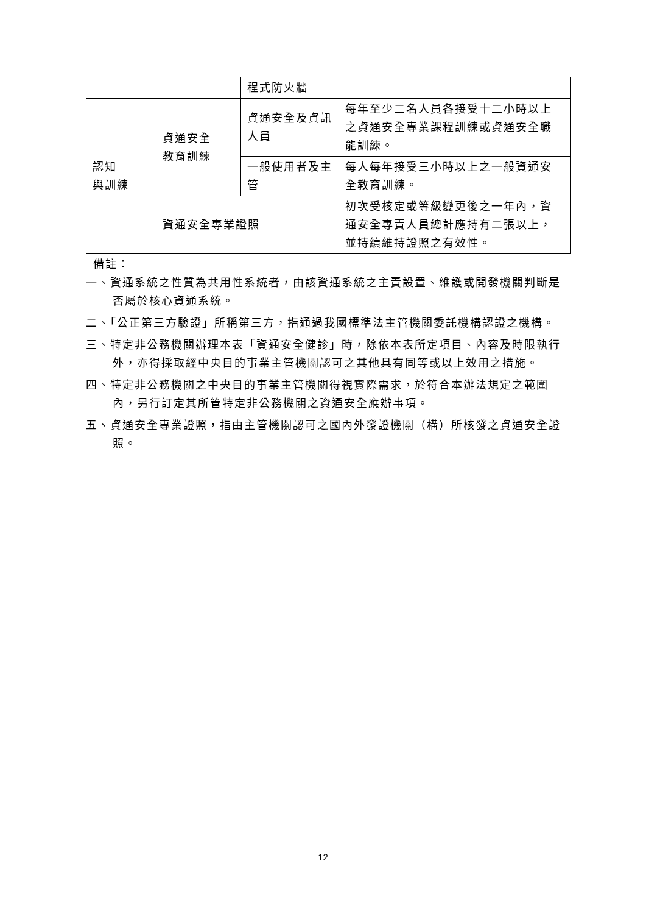| | | 程式防火牆 | |
| 認知 與訓練 | 資通安全 教育訓練 | 資通安全及資訊人員 | 每年至少二名人員各接受十二小時以上之資通安全專業課程訓練或資通安全職能訓練。 |
| | | 一般使用者及主管 | 每人每年接受三小時以上之一般資通安全教育訓練。 |
| | 資通安全專業證照 | | 初次受核定或等級變更後之一年內，資通安全專責人員總計應持有二張以上，並持續維持證照之有效性。 |
備註：
一、資通系統之性質為共用性系統者，由該資通系統之主責設置、維護或開發機關判斷是否屬於核心資通系統。
二、「公正第三方驗證」所稱第三方，指通過我國標準法主管機關委託機構認證之機構。
三、特定非公務機關辦理本表「資通安全健診」時，除依本表所定項目、內容及時限執行外，亦得採取經中央目的事業主管機關認可之其他具有同等或以上效用之措施。
四、特定非公務機關之中央目的事業主管機關得視實際需求，於符合本辦法規定之範圍內，另行訂定其所管特定非公務機關之資通安全應辦事項。
五、資通安全專業證照，指由主管機關認可之國內外發證機關（構）所核發之資通安全證照。
12